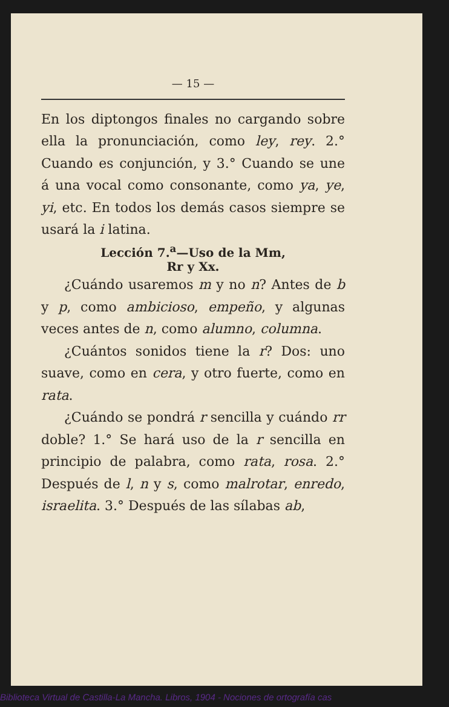— 15 —
En los diptongos finales no cargando sobre ella la pronunciación, como ley, rey. 2.° Cuando es conjunción, y 3.° Cuando se une á una vocal como consonante, como ya, ye, yi, etc. En todos los demás casos siempre se usará la i latina.
Lección 7.<sup>a</sup>—Uso de la Mm,
Rr y Xx.
¿Cuándo usaremos m y no n? Antes de b y p, como ambicioso, empeño, y algunas veces antes de n, como alumno, columna.
¿Cuántos sonidos tiene la r? Dos: uno suave, como en cera, y otro fuerte, como en rata.
¿Cuándo se pondrá r sencilla y cuándo rr doble? 1.° Se hará uso de la r sencilla en principio de palabra, como rata, rosa. 2.° Después de l, n y s, como malrotar, enredo, israelita. 3.° Después de las sílabas ab,
Biblioteca Virtual de Castilla-La Mancha. Libros, 1904 - Nociones de ortografía cas